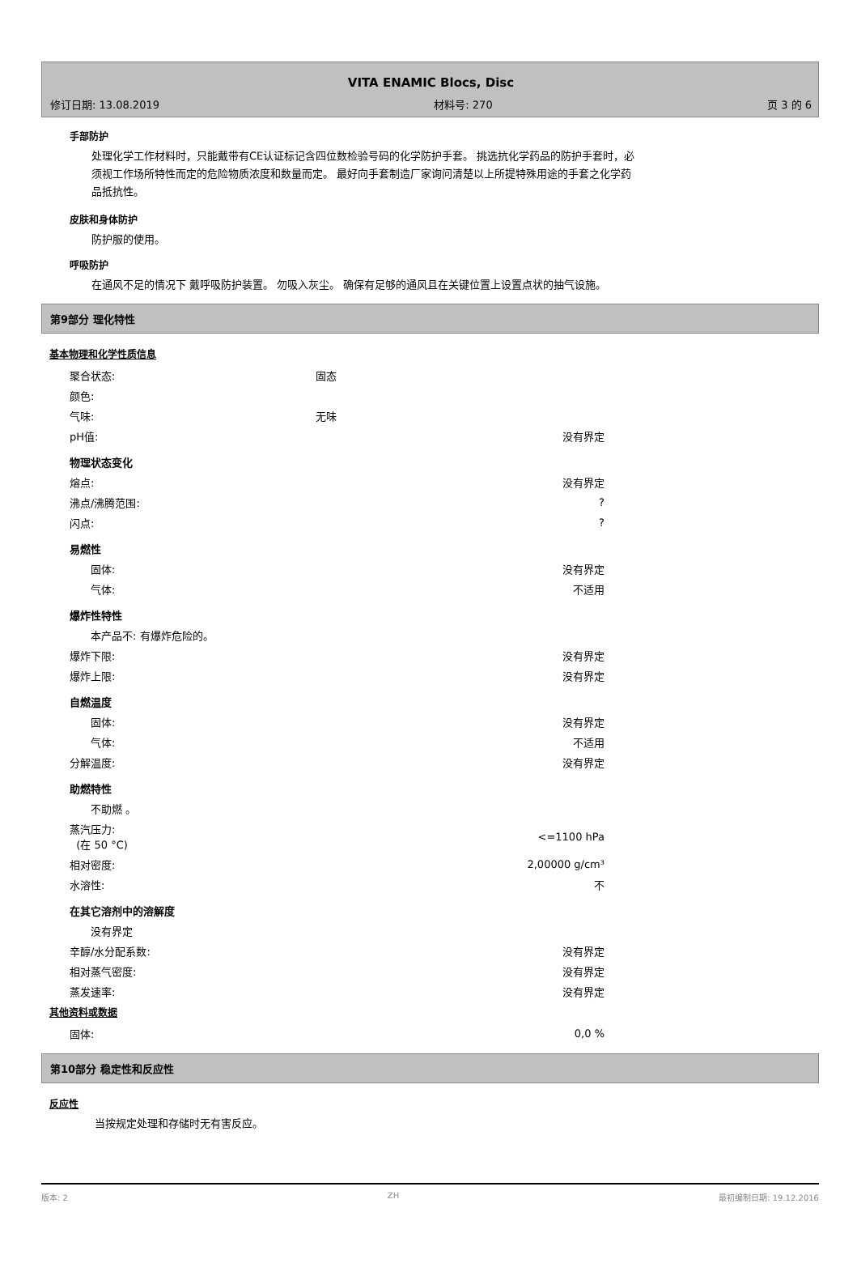VITA ENAMIC Blocs, Disc
修订日期: 13.08.2019 材料号: 270 页 3 的 6
手部防护
处理化学工作材料时，只能戴带有CE认证标记含四位数检验号码的化学防护手套。 挑选抗化学药品的防护手套时，必须视工作场所特性而定的危险物质浓度和数量而定。 最好向手套制造厂家询问清楚以上所提特殊用途的手套之化学药品抵抗性。
皮肤和身体防护
防护服的使用。
呼吸防护
在通风不足的情况下 戴呼吸防护装置。 勿吸入灰尘。 确保有足够的通风且在关键位置上设置点状的抽气设施。
第9部分 理化特性
基本物理和化学性质信息
| 聚合状态: | 固态 | |
| 颜色: | | |
| 气味: | 无味 | |
| pH值: | | 没有界定 |
| 物理状态变化 | | |
| 熔点: | | 没有界定 |
| 沸点/沸腾范围: | | ? |
| 闪点: | | ? |
| 易燃性 | | |
| 固体: | | 没有界定 |
| 气体: | | 不适用 |
| 爆炸性特性 | | |
| 本产品不: 有爆炸危险的。 | | |
| 爆炸下限: | | 没有界定 |
| 爆炸上限: | | 没有界定 |
| 自燃温度 | | |
| 固体: | | 没有界定 |
| 气体: | | 不适用 |
| 分解温度: | | 没有界定 |
| 助燃特性 | | |
| 不助燃 。 | | |
| 蒸汽压力: (在 50 °C) | | <=1100 hPa |
| 相对密度: | | 2,00000 g/cm³ |
| 水溶性: | | 不 |
| 在其它溶剂中的溶解度 | | |
| 没有界定 | | |
| 辛醇/水分配系数: | | 没有界定 |
| 相对蒸气密度: | | 没有界定 |
| 蒸发速率: | | 没有界定 |
其他资料或数据
| 固体: | | 0,0 % |
第10部分 稳定性和反应性
反应性
当按规定处理和存储时无有害反应。
版本: 2 ZH 最初编制日期: 19.12.2016